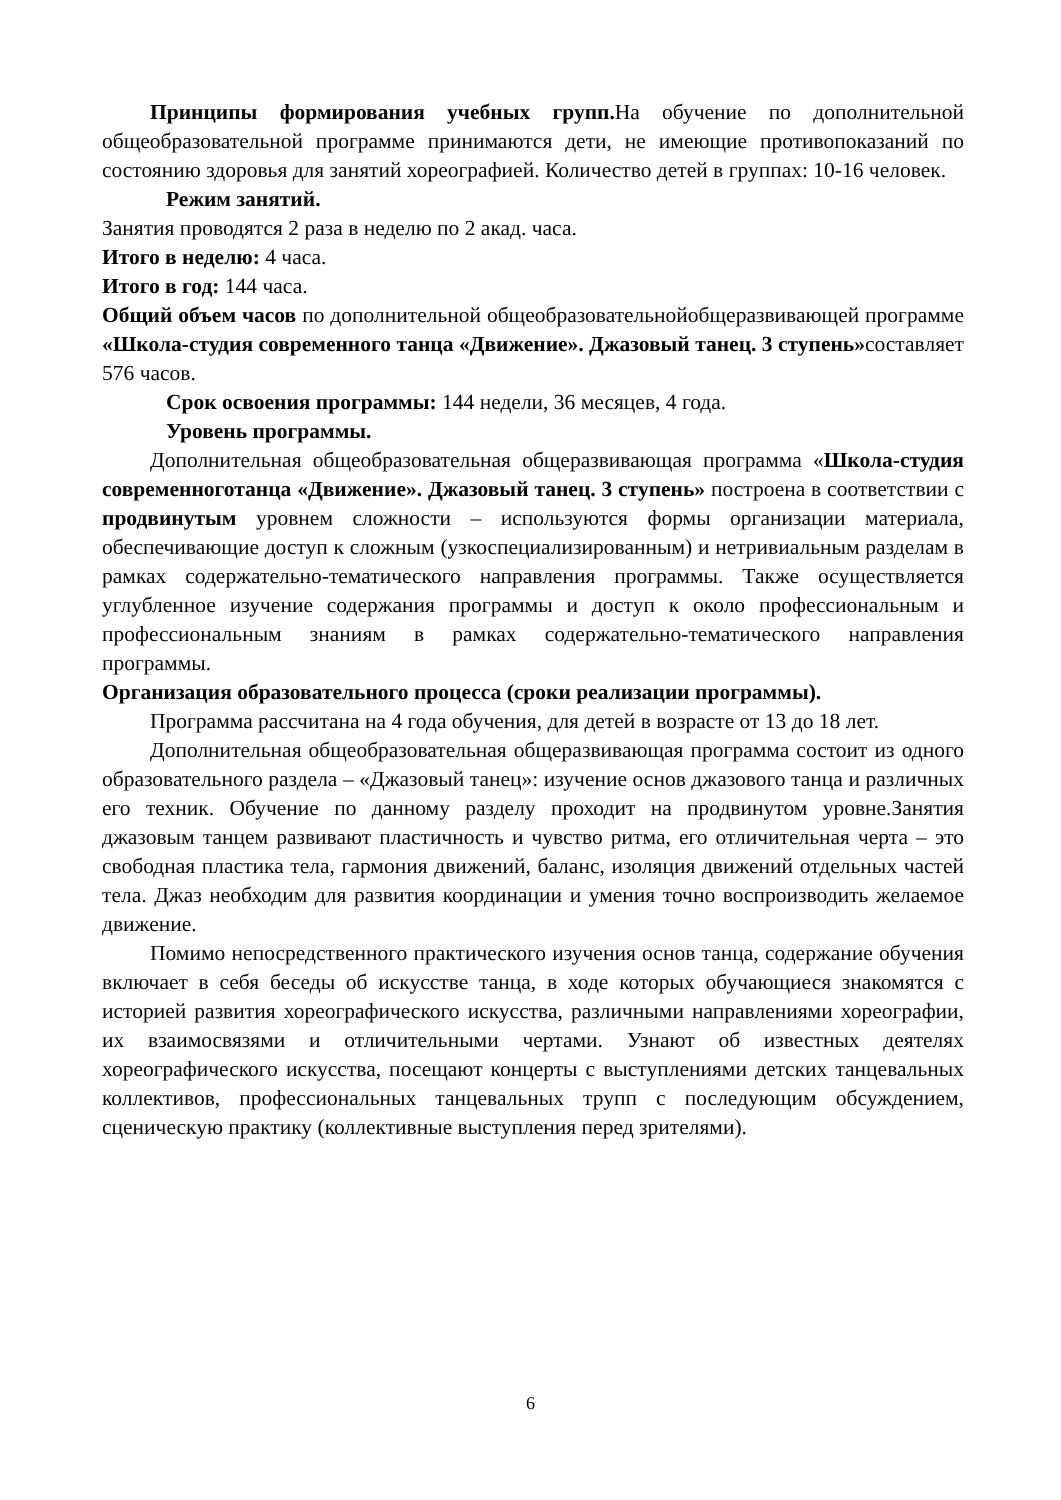Принципы формирования учебных групп. На обучение по дополнительной общеобразовательной программе принимаются дети, не имеющие противопоказаний по состоянию здоровья для занятий хореографией. Количество детей в группах: 10-16 человек.
Режим занятий.
Занятия проводятся 2 раза в неделю по 2 акад. часа.
Итого в неделю: 4 часа.
Итого в год: 144 часа.
Общий объем часов по дополнительной общеобразовательнойобщеразвивающей программе «Школа-студия современного танца «Движение». Джазовый танец. 3 ступень»составляет 576 часов.
Срок освоения программы: 144 недели, 36 месяцев, 4 года.
Уровень программы.
Дополнительная общеобразовательная общеразвивающая программа «Школа-студия современноготанца «Движение». Джазовый танец. 3 ступень» построена в соответствии с продвинутым уровнем сложности – используются формы организации материала, обеспечивающие доступ к сложным (узкоспециализированным) и нетривиальным разделам в рамках содержательно-тематического направления программы. Также осуществляется углубленное изучение содержания программы и доступ к около профессиональным и профессиональным знаниям в рамках содержательно-тематического направления программы.
Организация образовательного процесса (сроки реализации программы).
Программа рассчитана на 4 года обучения, для детей в возрасте от 13 до 18 лет.
Дополнительная общеобразовательная общеразвивающая программа состоит из одного образовательного раздела – «Джазовый танец»: изучение основ джазового танца и различных его техник. Обучение по данному разделу проходит на продвинутом уровне.Занятия джазовым танцем развивают пластичность и чувство ритма, его отличительная черта – это свободная пластика тела, гармония движений, баланс, изоляция движений отдельных частей тела. Джаз необходим для развития координации и умения точно воспроизводить желаемое движение.
Помимо непосредственного практического изучения основ танца, содержание обучения включает в себя беседы об искусстве танца, в ходе которых обучающиеся знакомятся с историей развития хореографического искусства, различными направлениями хореографии, их взаимосвязями и отличительными чертами. Узнают об известных деятелях хореографического искусства, посещают концерты с выступлениями детских танцевальных коллективов, профессиональных танцевальных трупп с последующим обсуждением, сценическую практику (коллективные выступления перед зрителями).
6